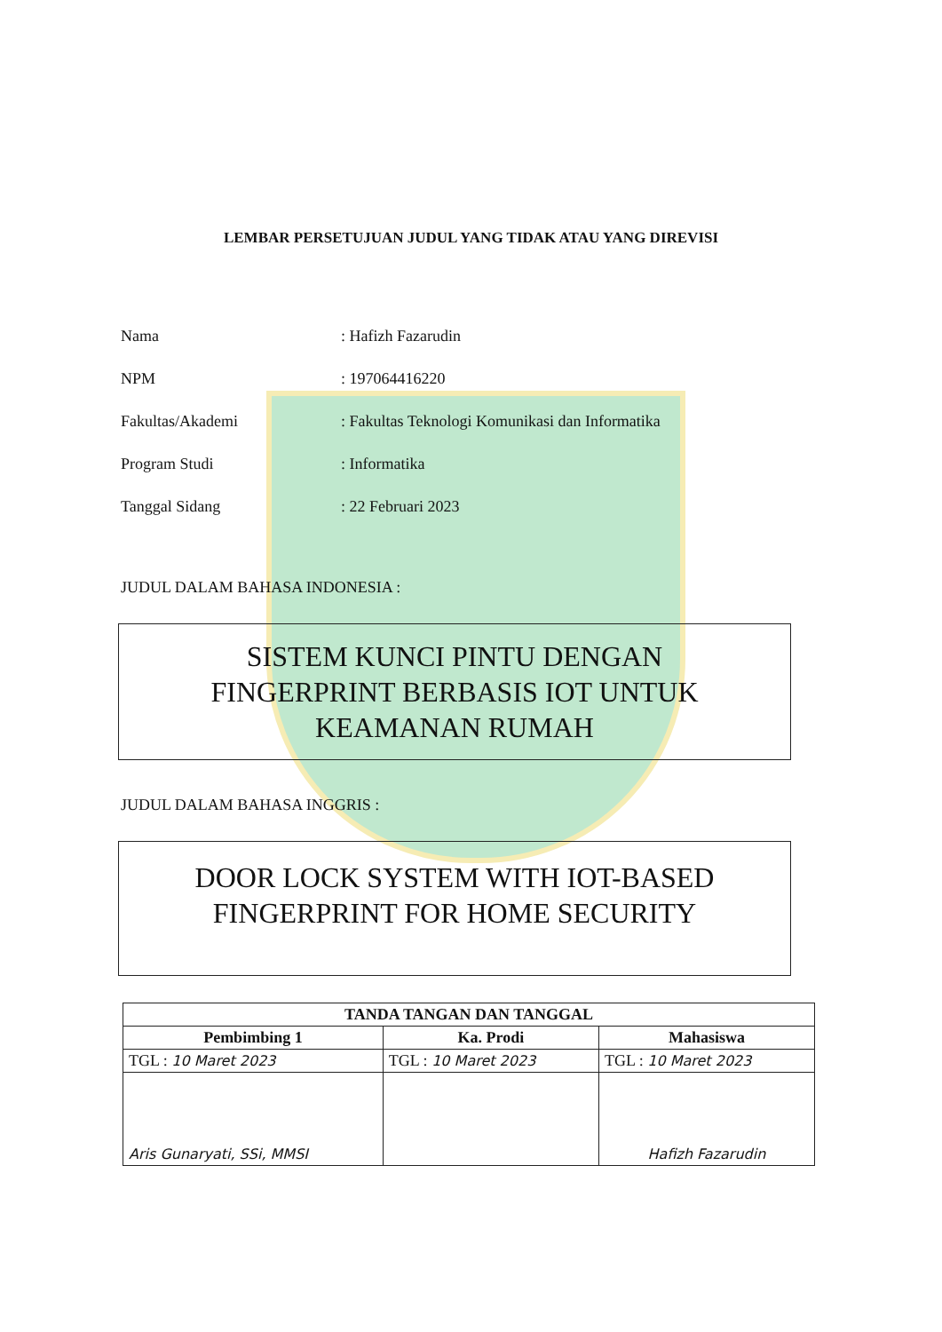LEMBAR PERSETUJUAN JUDUL YANG TIDAK ATAU YANG DIREVISI
Nama: Hafizh Fazarudin
NPM: 197064416220
Fakultas/Akademi: Fakultas Teknologi Komunikasi dan Informatika
Program Studi: Informatika
Tanggal Sidang: 22 Februari 2023
JUDUL DALAM BAHASA INDONESIA :
SISTEM KUNCI PINTU DENGAN
FINGERPRINT BERBASIS IOT UNTUK
KEAMANAN RUMAH
JUDUL DALAM BAHASA INGGRIS :
DOOR LOCK SYSTEM WITH IOT-BASED
FINGERPRINT FOR HOME SECURITY
| TANDA TANGAN DAN TANGGAL | | |
| --- | --- | --- |
| Pembimbing 1 | Ka. Prodi | Mahasiswa |
| TGL : 10 Maret 2023 | TGL : 10 Maret 2023 | TGL : 10 Maret 2023 |
| Aris Gunaryati, SSi, MMSI | | Hafizh Fazarudin |